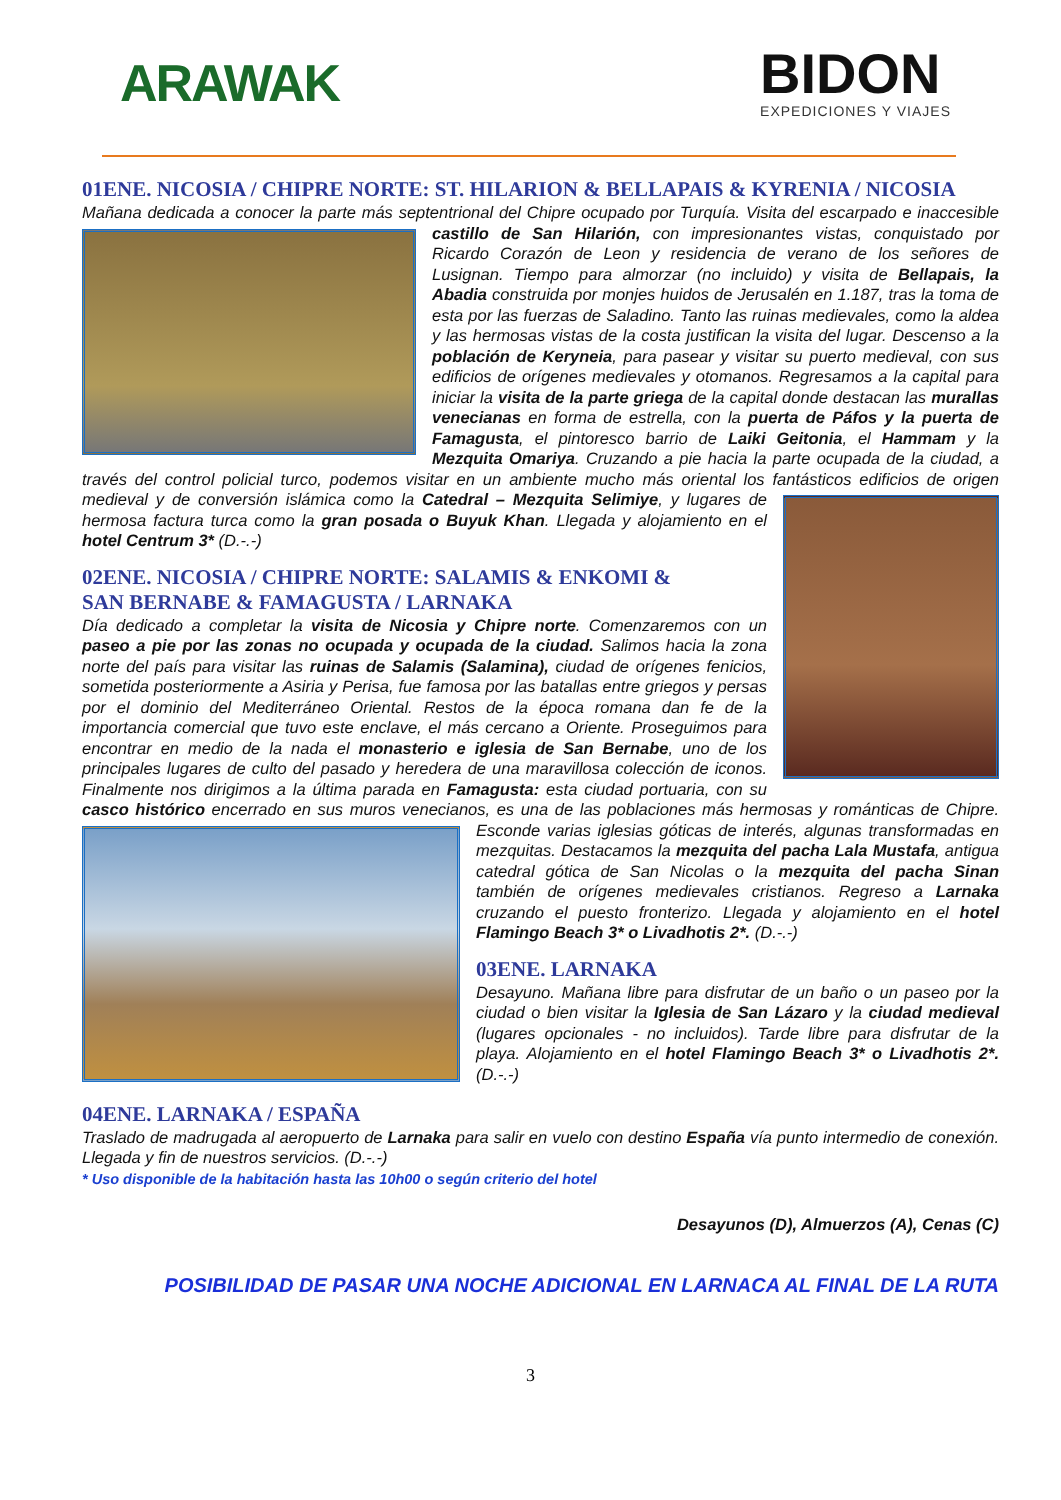ARAWAK
BIDON
EXPEDICIONES Y VIAJES
01ENE. NICOSIA / CHIPRE NORTE: ST. HILARION & BELLAPAIS & KYRENIA / NICOSIA
Mañana dedicada a conocer la parte más septentrional del Chipre ocupado por Turquía. Visita del escarpado e
inaccesible castillo de San Hilarión, con impresionantes vistas, conquistado por Ricardo Corazón de Leon y residencia de verano de los señores de Lusignan. Tiempo para almorzar (no incluido) y visita de Bellapais, la Abadia construida por monjes huidos de Jerusalén en 1.187, tras la toma de esta por las fuerzas de Saladino. Tanto las ruinas medievales, como la aldea y las hermosas vistas de la costa justifican la visita del lugar. Descenso a la población de Keryneia, para pasear y visitar su puerto medieval, con sus edificios de orígenes medievales y otomanos. Regresamos a la capital para iniciar la visita de la parte griega de la capital donde destacan las murallas venecianas en forma de estrella, con la puerta de Páfos y la puerta de Famagusta, el pintoresco barrio de Laiki Geitonia, el Hammam y la Mezquita Omariya. Cruzando a pie hacia la parte ocupada de la ciudad, a través del control policial turco, podemos visitar en un ambiente mucho más oriental los fantásticos edificios de origen medieval y de conversión
islámica como la Catedral – Mezquita Selimiye, y lugares de hermosa factura turca como la gran posada o Buyuk Khan. Llegada y alojamiento en el hotel Centrum 3* (D.-.-)
02ENE. NICOSIA / CHIPRE NORTE: SALAMIS & ENKOMI &
SAN BERNABE & FAMAGUSTA / LARNAKA
Día dedicado a completar la visita de Nicosia y Chipre norte. Comenzaremos con un paseo a pie por las zonas no ocupada y ocupada de la ciudad. Salimos hacia la zona norte del país para visitar las ruinas de Salamis (Salamina), ciudad de orígenes fenicios, sometida posteriormente a Asiria y Perisa, fue famosa por las batallas entre griegos y persas por el dominio del Mediterráneo Oriental. Restos de la época romana dan fe de la importancia comercial que tuvo este enclave, el más cercano a Oriente. Proseguimos para encontrar en medio de la nada el monasterio e iglesia de San Bernabe, uno de los principales lugares de culto del pasado y heredera de una maravillosa colección de iconos. Finalmente nos dirigimos a la última parada en Famagusta: esta ciudad portuaria, con su casco histórico encerrado en sus muros venecianos, es una de las poblaciones más hermosas y románticas de Chipre. Esconde varias iglesias góticas de interés, algunas transformadas en
mezquitas. Destacamos la mezquita del pacha Lala Mustafa, antigua catedral gótica de San Nicolas o la mezquita del pacha Sinan también de orígenes medievales cristianos. Regreso a Larnaka cruzando el puesto fronterizo. Llegada y alojamiento en el hotel Flamingo Beach 3* o Livadhotis 2*. (D.-.-)
03ENE. LARNAKA
Desayuno. Mañana libre para disfrutar de un baño o un paseo por la ciudad o bien visitar la Iglesia de San Lázaro y la ciudad medieval (lugares opcionales - no incluidos). Tarde libre para disfrutar de la playa. Alojamiento en el hotel Flamingo Beach 3* o Livadhotis 2*. (D.-.-)
04ENE. LARNAKA / ESPAÑA
Traslado de madrugada al aeropuerto de Larnaka para salir en vuelo con destino España vía punto intermedio de conexión. Llegada y fin de nuestros servicios. (D.-.-)
* Uso disponible de la habitación hasta las 10h00 o según criterio del hotel
Desayunos (D), Almuerzos (A), Cenas (C)
POSIBILIDAD DE PASAR UNA NOCHE ADICIONAL EN LARNACA AL FINAL DE LA RUTA
3